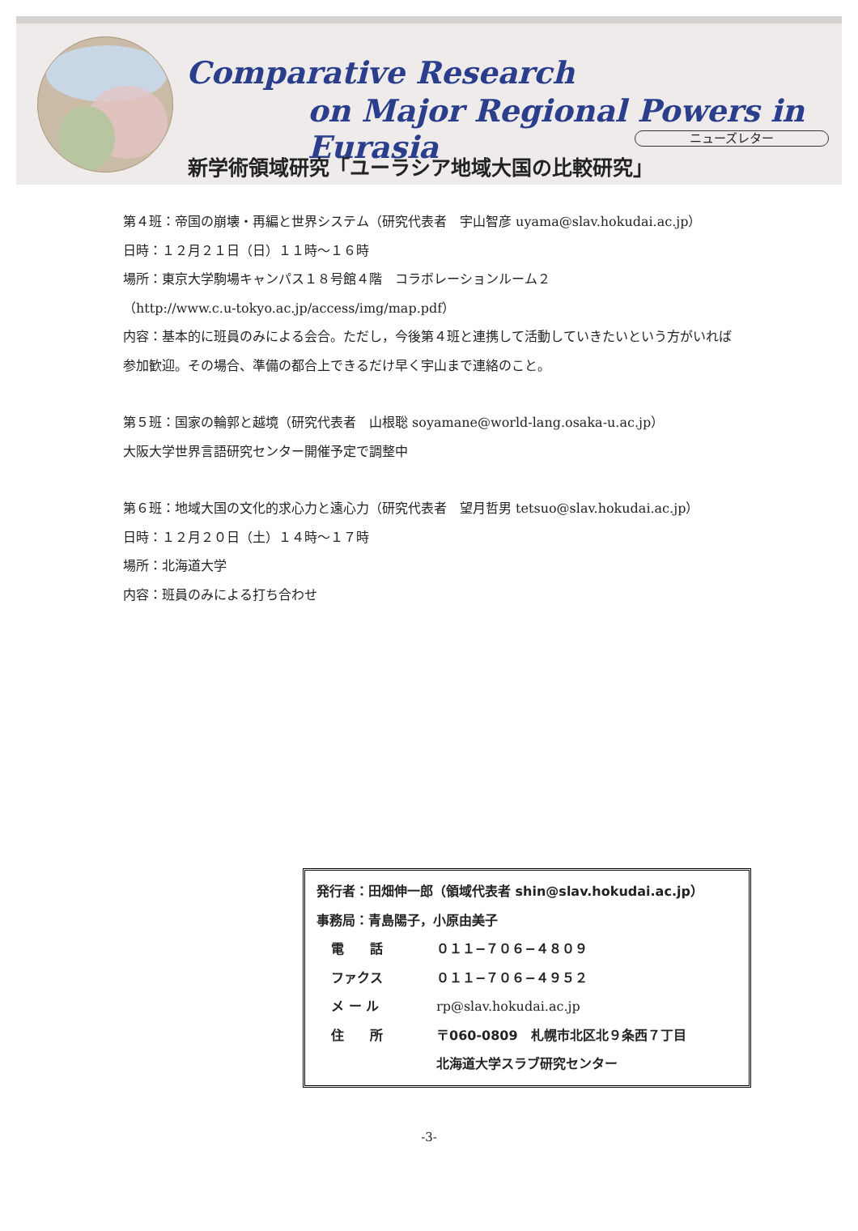Comparative Research
on Major Regional Powers in Eurasia
ニューズレター
新学術領域研究「ユーラシア地域大国の比較研究」
第４班：帝国の崩壊・再編と世界システム（研究代表者　宇山智彦 uyama@slav.hokudai.ac.jp）
日時：１２月２１日（日）１１時～１６時
場所：東京大学駒場キャンパス１８号館４階　コラボレーションルーム２
（http://www.c.u-tokyo.ac.jp/access/img/map.pdf）
内容：基本的に班員のみによる会合。ただし，今後第４班と連携して活動していきたいという方がいれば参加歓迎。その場合、準備の都合上できるだけ早く宇山まで連絡のこと。
第５班：国家の輪郭と越境（研究代表者　山根聡 soyamane@world-lang.osaka-u.ac.jp）
大阪大学世界言語研究センター開催予定で調整中
第６班：地域大国の文化的求心力と遠心力（研究代表者　望月哲男 tetsuo@slav.hokudai.ac.jp）
日時：１２月２０日（土）１４時～１７時
場所：北海道大学
内容：班員のみによる打ち合わせ
発行者：田畑伸一郎（領域代表者 shin@slav.hokudai.ac.jp）
事務局：青島陽子，小原由美子
| 電 話 | ０１１−７０６−４８０９ |
| ファクス | ０１１−７０６−４９５２ |
| メ ー ル | rp@slav.hokudai.ac.jp |
| 住 所 | 〒060-0809 札幌市北区北９条西７丁目 北海道大学スラブ研究センター |
-3-